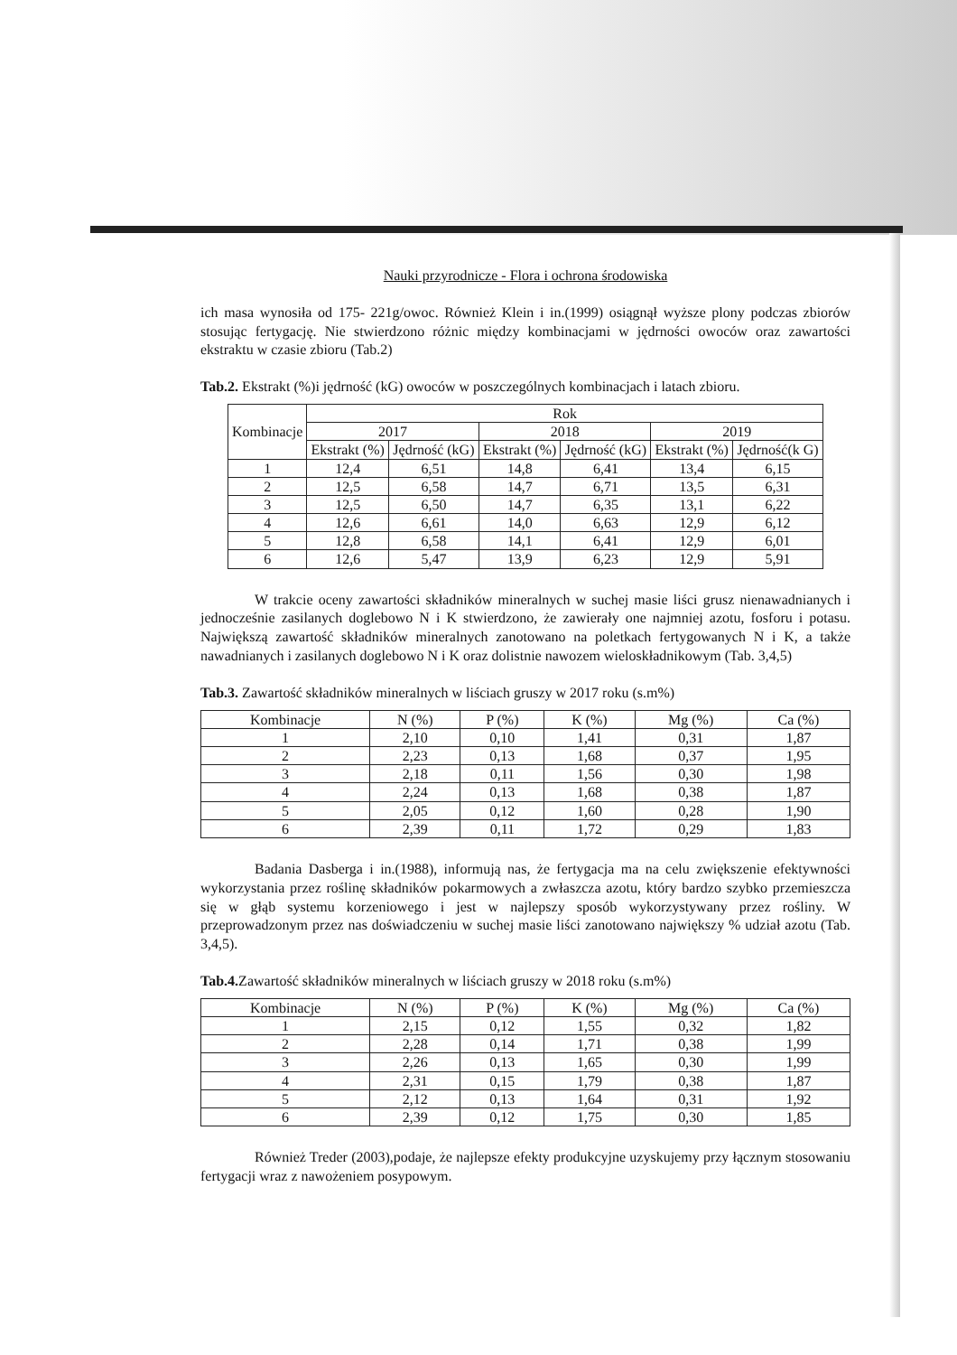Nauki przyrodnicze - Flora i ochrona środowiska
ich masa wynosiła od 175- 221g/owoc. Również Klein i in.(1999) osiągnął wyższe plony podczas zbiorów stosując fertygację. Nie stwierdzono różnic między kombinacjami w jędrności owoców oraz zawartości ekstraktu w czasie zbioru (Tab.2)
Tab.2. Ekstrakt (%)i jędrność (kG) owoców w poszczególnych kombinacjach i latach zbioru.
| Kombinacje | Rok | | | | | |
| --- | --- | --- | --- | --- | --- | --- |
| | 2017 | | 2018 | | 2019 | |
| | Ekstrakt (%) | Jędrność (kG) | Ekstrakt (%) | Jędrność (kG) | Ekstrakt (%) | Jędrność(k G) |
| 1 | 12,4 | 6,51 | 14,8 | 6,41 | 13,4 | 6,15 |
| 2 | 12,5 | 6,58 | 14,7 | 6,71 | 13,5 | 6,31 |
| 3 | 12,5 | 6,50 | 14,7 | 6,35 | 13,1 | 6,22 |
| 4 | 12,6 | 6,61 | 14,0 | 6,63 | 12,9 | 6,12 |
| 5 | 12,8 | 6,58 | 14,1 | 6,41 | 12,9 | 6,01 |
| 6 | 12,6 | 5,47 | 13,9 | 6,23 | 12,9 | 5,91 |
W trakcie oceny zawartości składników mineralnych w suchej masie liści grusz nienawadnianych i jednocześnie zasilanych doglebowo N i K stwierdzono, że zawierały one najmniej azotu, fosforu i potasu. Największą zawartość składników mineralnych zanotowano na poletkach fertygowanych N i K, a także nawadnianych i zasilanych doglebowo N i K oraz dolistnie nawozem wieloskładnikowym (Tab. 3,4,5)
Tab.3. Zawartość składników mineralnych w liściach gruszy w 2017 roku (s.m%)
| Kombinacje | N (%) | P (%) | K (%) | Mg (%) | Ca (%) |
| --- | --- | --- | --- | --- | --- |
| 1 | 2,10 | 0,10 | 1,41 | 0,31 | 1,87 |
| 2 | 2,23 | 0,13 | 1,68 | 0,37 | 1,95 |
| 3 | 2,18 | 0,11 | 1,56 | 0,30 | 1,98 |
| 4 | 2,24 | 0,13 | 1,68 | 0,38 | 1,87 |
| 5 | 2,05 | 0,12 | 1,60 | 0,28 | 1,90 |
| 6 | 2,39 | 0,11 | 1,72 | 0,29 | 1,83 |
Badania Dasberga i in.(1988), informują nas, że fertygacja ma na celu zwiększenie efektywności wykorzystania przez roślinę składników pokarmowych a zwłaszcza azotu, który bardzo szybko przemieszcza się w głąb systemu korzeniowego i jest w najlepszy sposób wykorzystywany przez rośliny. W przeprowadzonym przez nas doświadczeniu w suchej masie liści zanotowano największy % udział azotu (Tab. 3,4,5).
Tab.4. Zawartość składników mineralnych w liściach gruszy w 2018 roku (s.m%)
| Kombinacje | N (%) | P (%) | K (%) | Mg (%) | Ca (%) |
| --- | --- | --- | --- | --- | --- |
| 1 | 2,15 | 0,12 | 1,55 | 0,32 | 1,82 |
| 2 | 2,28 | 0,14 | 1,71 | 0,38 | 1,99 |
| 3 | 2,26 | 0,13 | 1,65 | 0,30 | 1,99 |
| 4 | 2,31 | 0,15 | 1,79 | 0,38 | 1,87 |
| 5 | 2,12 | 0,13 | 1,64 | 0,31 | 1,92 |
| 6 | 2,39 | 0,12 | 1,75 | 0,30 | 1,85 |
Również Treder (2003),podaje, że najlepsze efekty produkcyjne uzyskujemy przy łącznym stosowaniu fertygacji wraz z nawożeniem posypowym.